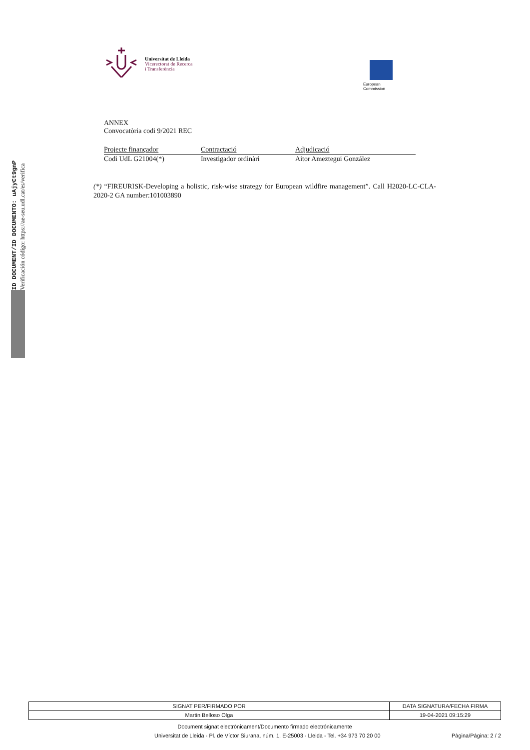ID DOCUMENT/ID DOCUMENTO: uAjyCt9gnP
Verificación código: https://ae-seu.udl.cat/es/verifica
Universitat de Lleida
Vicerectorat de Recerca
i Transferència
European
Commission
ANNEX
Convocatòria codi 9/2021 REC
| Projecte finançador | Contractació | Adjudicació |
| --- | --- | --- |
| Codi UdL G21004(*) | Investigador ordinàri | Aitor Ameztegui González |
(*) “FIREURISK-Developing a holistic, risk-wise strategy for European wildfire management”. Call H2020-LC-CLA-2020-2 GA number:101003890
| SIGNAT PER/FIRMADO POR | DATA SIGNATURA/FECHA FIRMA |
| Martin Belloso Olga | 19-04-2021 09:15:29 |
Document signat electrònicament/Documento firmado electrónicamente
Universitat de Lleida - Pl. de Víctor Siurana, núm. 1, E-25003 - Lleida - Tel. +34 973 70 20 00 Pàgina/Página: 2 / 2